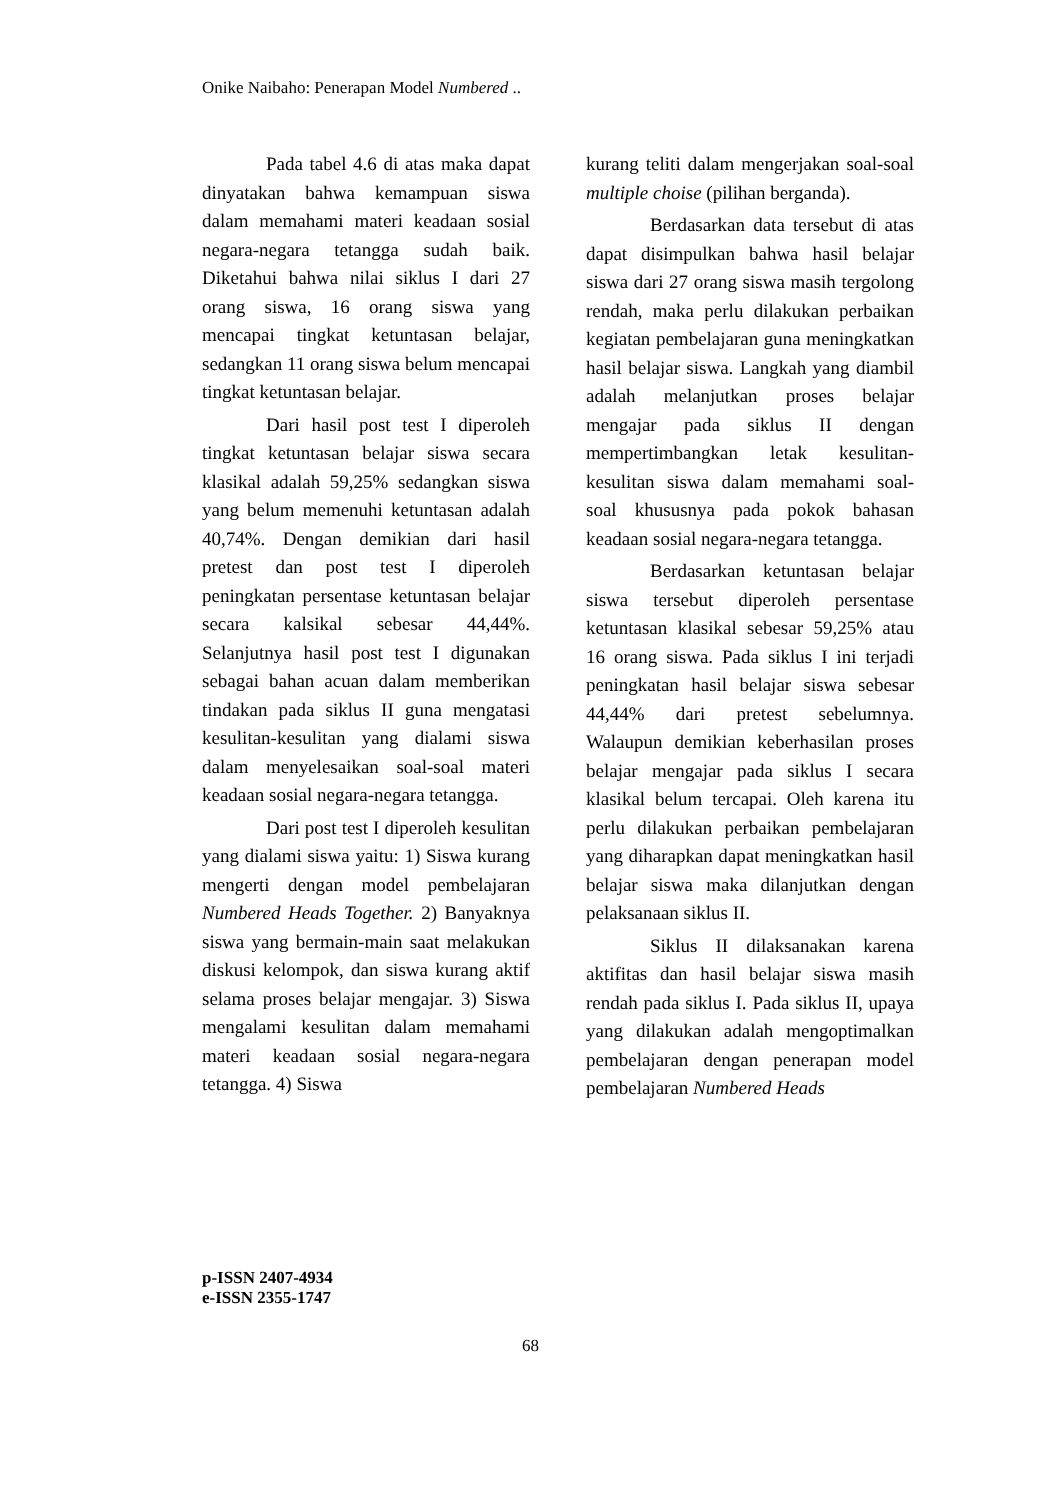Onike Naibaho: Penerapan Model Numbered ..
Pada tabel 4.6 di atas maka dapat dinyatakan bahwa kemampuan siswa dalam memahami materi keadaan sosial negara-negara tetangga sudah baik. Diketahui bahwa nilai siklus I dari 27 orang siswa, 16 orang siswa yang mencapai tingkat ketuntasan belajar, sedangkan 11 orang siswa belum mencapai tingkat ketuntasan belajar.
Dari hasil post test I diperoleh tingkat ketuntasan belajar siswa secara klasikal adalah 59,25% sedangkan siswa yang belum memenuhi ketuntasan adalah 40,74%. Dengan demikian dari hasil pretest dan post test I diperoleh peningkatan persentase ketuntasan belajar secara kalsikal sebesar 44,44%. Selanjutnya hasil post test I digunakan sebagai bahan acuan dalam memberikan tindakan pada siklus II guna mengatasi kesulitan-kesulitan yang dialami siswa dalam menyelesaikan soal-soal materi keadaan sosial negara-negara tetangga.
Dari post test I diperoleh kesulitan yang dialami siswa yaitu: 1) Siswa kurang mengerti dengan model pembelajaran Numbered Heads Together. 2) Banyaknya siswa yang bermain-main saat melakukan diskusi kelompok, dan siswa kurang aktif selama proses belajar mengajar. 3) Siswa mengalami kesulitan dalam memahami materi keadaan sosial negara-negara tetangga. 4) Siswa
kurang teliti dalam mengerjakan soal-soal multiple choise (pilihan berganda).
Berdasarkan data tersebut di atas dapat disimpulkan bahwa hasil belajar siswa dari 27 orang siswa masih tergolong rendah, maka perlu dilakukan perbaikan kegiatan pembelajaran guna meningkatkan hasil belajar siswa. Langkah yang diambil adalah melanjutkan proses belajar mengajar pada siklus II dengan mempertimbangkan letak kesulitan-kesulitan siswa dalam memahami soal-soal khususnya pada pokok bahasan keadaan sosial negara-negara tetangga.
Berdasarkan ketuntasan belajar siswa tersebut diperoleh persentase ketuntasan klasikal sebesar 59,25% atau 16 orang siswa. Pada siklus I ini terjadi peningkatan hasil belajar siswa sebesar 44,44% dari pretest sebelumnya. Walaupun demikian keberhasilan proses belajar mengajar pada siklus I secara klasikal belum tercapai. Oleh karena itu perlu dilakukan perbaikan pembelajaran yang diharapkan dapat meningkatkan hasil belajar siswa maka dilanjutkan dengan pelaksanaan siklus II.
Siklus II dilaksanakan karena aktifitas dan hasil belajar siswa masih rendah pada siklus I. Pada siklus II, upaya yang dilakukan adalah mengoptimalkan pembelajaran dengan penerapan model pembelajaran Numbered Heads
p-ISSN 2407-4934
e-ISSN 2355-1747
68